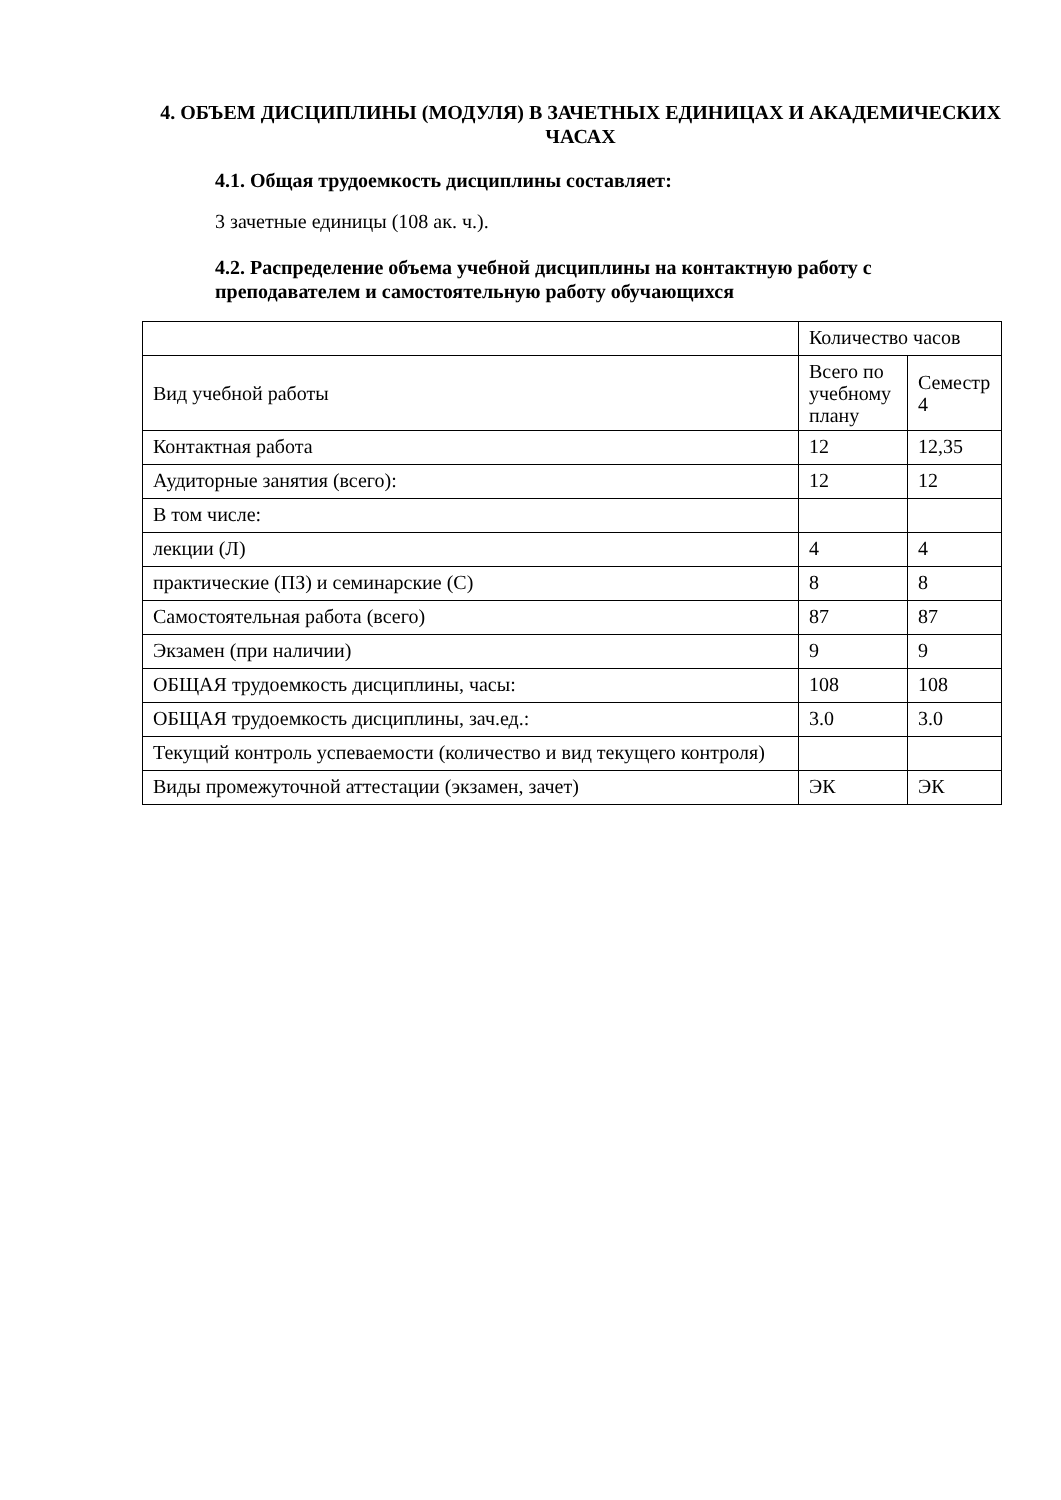4. ОБЪЕМ ДИСЦИПЛИНЫ (МОДУЛЯ) В ЗАЧЕТНЫХ ЕДИНИЦАХ И АКАДЕМИЧЕСКИХ ЧАСАХ
4.1. Общая трудоемкость дисциплины составляет:
3 зачетные единицы (108 ак. ч.).
4.2. Распределение объема учебной дисциплины на контактную работу с преподавателем и самостоятельную работу обучающихся
| | Количество часов | |
| Вид учебной работы | Всего по учебному плану | Семестр 4 |
| Контактная работа | 12 | 12,35 |
| Аудиторные занятия (всего): | 12 | 12 |
| В том числе: | | |
| лекции (Л) | 4 | 4 |
| практические (ПЗ) и семинарские (С) | 8 | 8 |
| Самостоятельная работа (всего) | 87 | 87 |
| Экзамен (при наличии) | 9 | 9 |
| ОБЩАЯ трудоемкость дисциплины, часы: | 108 | 108 |
| ОБЩАЯ трудоемкость дисциплины, зач.ед.: | 3.0 | 3.0 |
| Текущий контроль успеваемости (количество и вид текущего контроля) | | |
| Виды промежуточной аттестации (экзамен, зачет) | ЭК | ЭК |